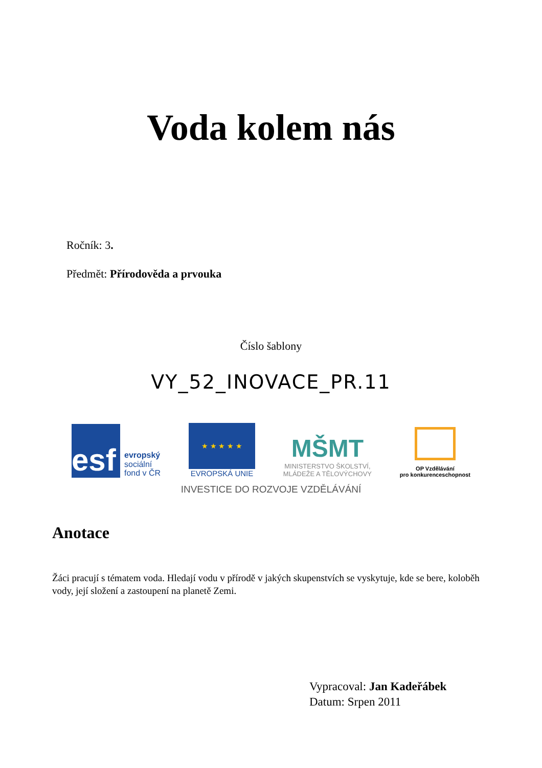Voda kolem nás
Ročník: 3.
Předmět: Přírodověda a prvouka
Číslo šablony
VY_52_INOVACE_PR.11
esf
evropský
sociální
fond v ČR
★ ★ ★ ★ ★
EVROPSKÁ UNIE
MŠMT
MINISTERSTVO ŠKOLSTVÍ,
MLÁDEŽE A TĚLOVÝCHOVY
OP Vzdělávání
pro konkurenceschopnost
INVESTICE DO ROZVOJE VZDĚLÁVÁNÍ
Anotace
Žáci pracují s tématem voda. Hledají vodu v přírodě v jakých skupenstvích se vyskytuje, kde se bere, koloběh vody, její složení a zastoupení na planetě Zemi.
Vypracoval: Jan Kadeřábek
Datum: Srpen 2011